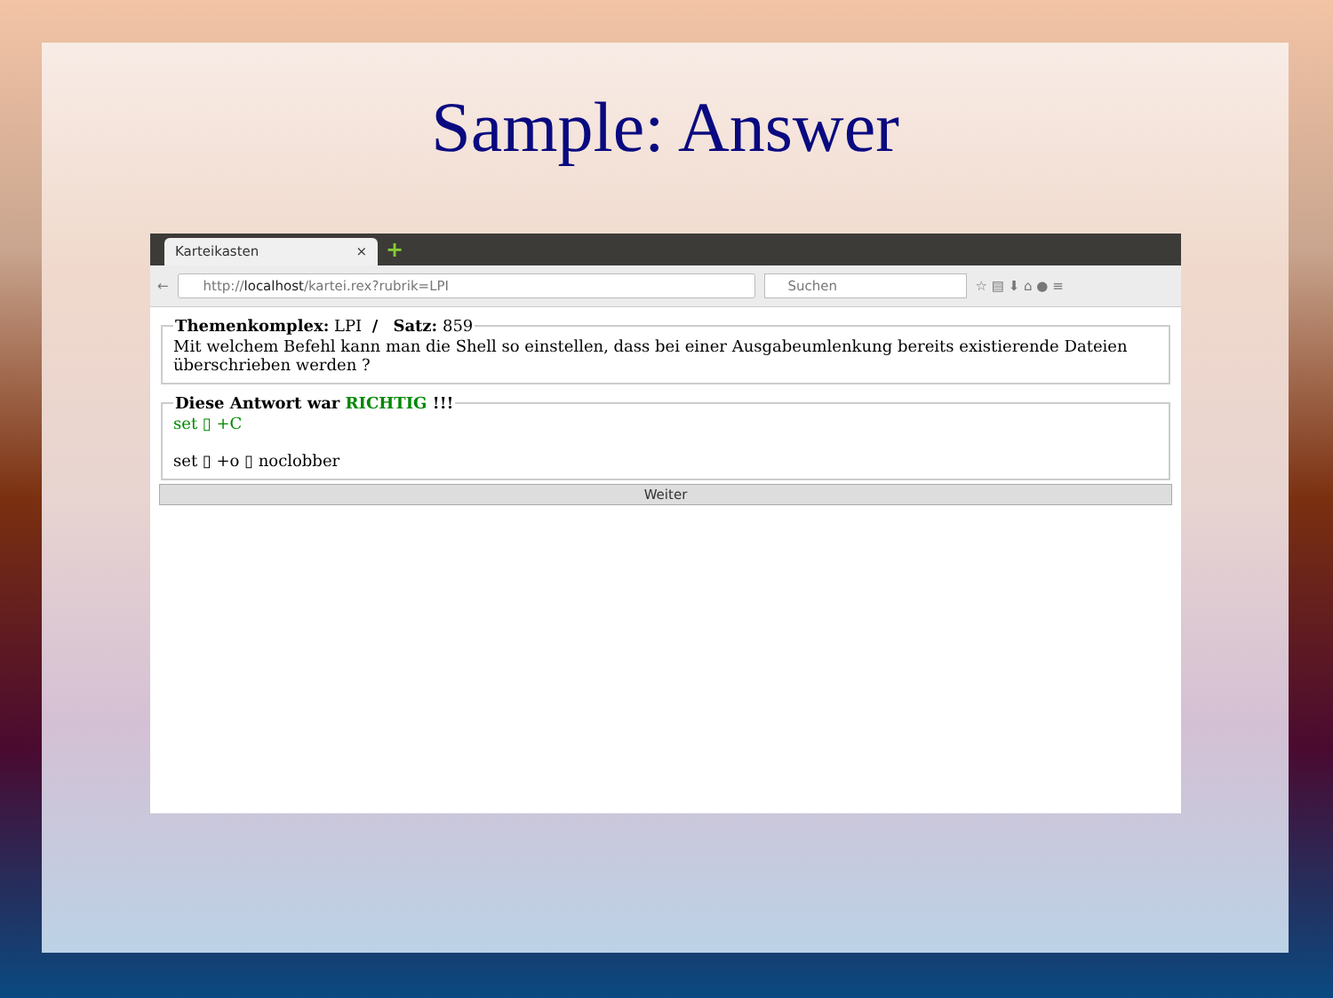Sample: Answer
Karteikasten × +
←
http://localhost/kartei.rex?rubrik=LPI Suchen
☆ ▤ ⬇ ⌂ ● ≡
Themenkomplex: LPI / Satz: 859Mit welchem Befehl kann man die Shell so einstellen, dass bei einer Ausgabeumlenkung bereits existierende Dateien überschrieben werden ? Diese Antwort war RICHTIG !!!
set ▯ +C
set ▯ +o ▯ noclobber
Weiter